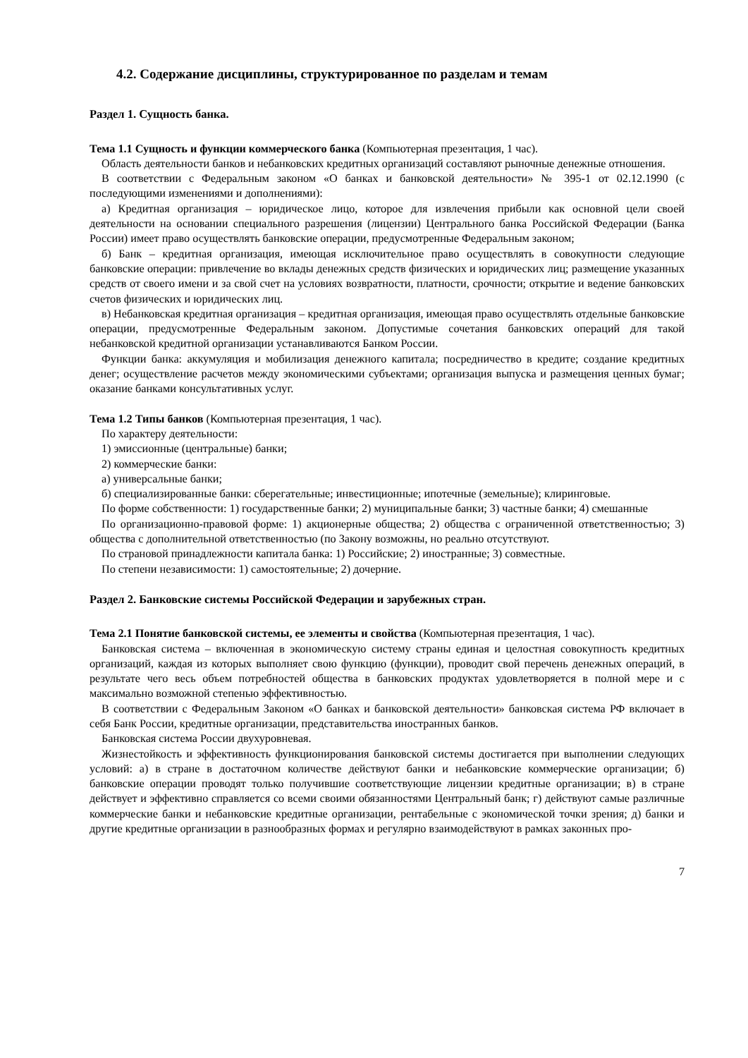4.2. Содержание дисциплины, структурированное по разделам и темам
Раздел 1. Сущность банка.
Тема 1.1 Сущность и функции коммерческого банка (Компьютерная презентация, 1 час).
Область деятельности банков и небанковских кредитных организаций составляют рыночные денежные отношения.
В соответствии с Федеральным законом «О банках и банковской деятельности» № 395-1 от 02.12.1990 (с последующими изменениями и дополнениями):
а) Кредитная организация – юридическое лицо, которое для извлечения прибыли как основной цели своей деятельности на основании специального разрешения (лицензии) Центрального банка Российской Федерации (Банка России) имеет право осуществлять банковские операции, предусмотренные Федеральным законом;
б) Банк – кредитная организация, имеющая исключительное право осуществлять в совокупности следующие банковские операции: привлечение во вклады денежных средств физических и юридических лиц; размещение указанных средств от своего имени и за свой счет на условиях возвратности, платности, срочности; открытие и ведение банковских счетов физических и юридических лиц.
в) Небанковская кредитная организация – кредитная организация, имеющая право осуществлять отдельные банковские операции, предусмотренные Федеральным законом. Допустимые сочетания банковских операций для такой небанковской кредитной организации устанавливаются Банком России.
Функции банка: аккумуляция и мобилизация денежного капитала; посредничество в кредите; создание кредитных денег; осуществление расчетов между экономическими субъектами; организация выпуска и размещения ценных бумаг; оказание банками консультативных услуг.
Тема 1.2 Типы банков (Компьютерная презентация, 1 час).
По характеру деятельности:
1) эмиссионные (центральные) банки;
2) коммерческие банки:
а) универсальные банки;
б) специализированные банки: сберегательные; инвестиционные; ипотечные (земельные); клиринговые.
По форме собственности: 1) государственные банки; 2) муниципальные банки; 3) частные банки; 4) смешанные
По организационно-правовой форме: 1) акционерные общества; 2) общества с ограниченной ответственностью; 3) общества с дополнительной ответственностью (по Закону возможны, но реально отсутствуют.
По страновой принадлежности капитала банка: 1) Российские; 2) иностранные; 3) совместные.
По степени независимости: 1) самостоятельные; 2) дочерние.
Раздел 2. Банковские системы Российской Федерации и зарубежных стран.
Тема 2.1 Понятие банковской системы, ее элементы и свойства (Компьютерная презентация, 1 час).
Банковская система – включенная в экономическую систему страны единая и целостная совокупность кредитных организаций, каждая из которых выполняет свою функцию (функции), проводит свой перечень денежных операций, в результате чего весь объем потребностей общества в банковских продуктах удовлетворяется в полной мере и с максимально возможной степенью эффективностью.
В соответствии с Федеральным Законом «О банках и банковской деятельности» банковская система РФ включает в себя Банк России, кредитные организации, представительства иностранных банков.
Банковская система России двухуровневая.
Жизнестойкость и эффективность функционирования банковской системы достигается при выполнении следующих условий: а) в стране в достаточном количестве действуют банки и небанковские коммерческие организации; б) банковские операции проводят только получившие соответствующие лицензии кредитные организации; в) в стране действует и эффективно справляется со всеми своими обязанностями Центральный банк; г) действуют самые различные коммерческие банки и небанковские кредитные организации, рентабельные с экономической точки зрения; д) банки и другие кредитные организации в разнообразных формах и регулярно взаимодействуют в рамках законных про-
7